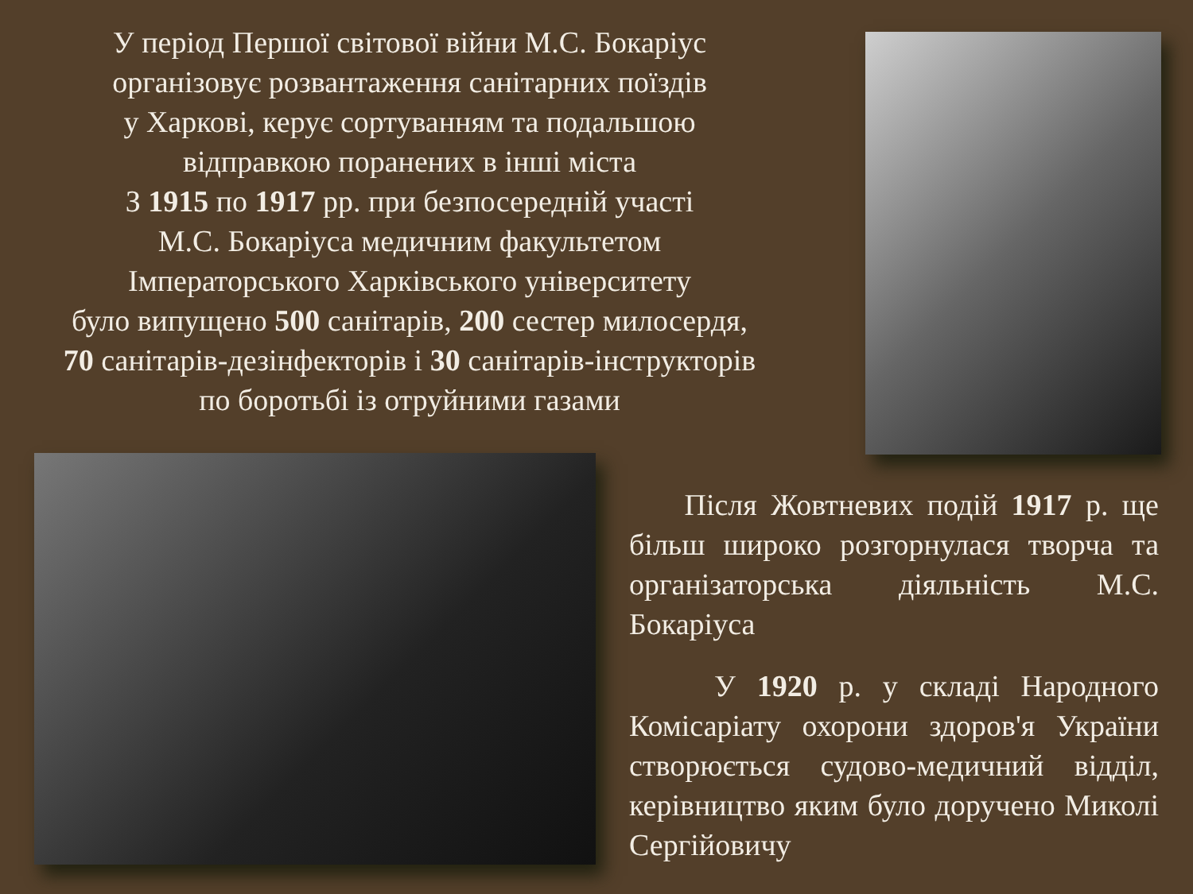У період Першої світової війни М.С. Бокаріус
організовує розвантаження санітарних поїздів
у Харкові, керує сортуванням та подальшою
відправкою поранених в інші міста
З 1915 по 1917 рр. при безпосередній участі
М.С. Бокаріуса медичним факультетом
Імператорського Харківського університету
було випущено 500 санітарів, 200 сестер милосердя,
70 санітарів-дезінфекторів і 30 санітарів-інструкторів
по боротьбі із отруйними газами
Після Жовтневих подій 1917 р. ще більш широко розгорнулася творча та організаторська діяльність М.С. Бокаріуса
У 1920 р. у складі Народного Комісаріату охорони здоров'я України створюється судово-медичний відділ, керівництво яким було доручено Миколі Сергійовичу